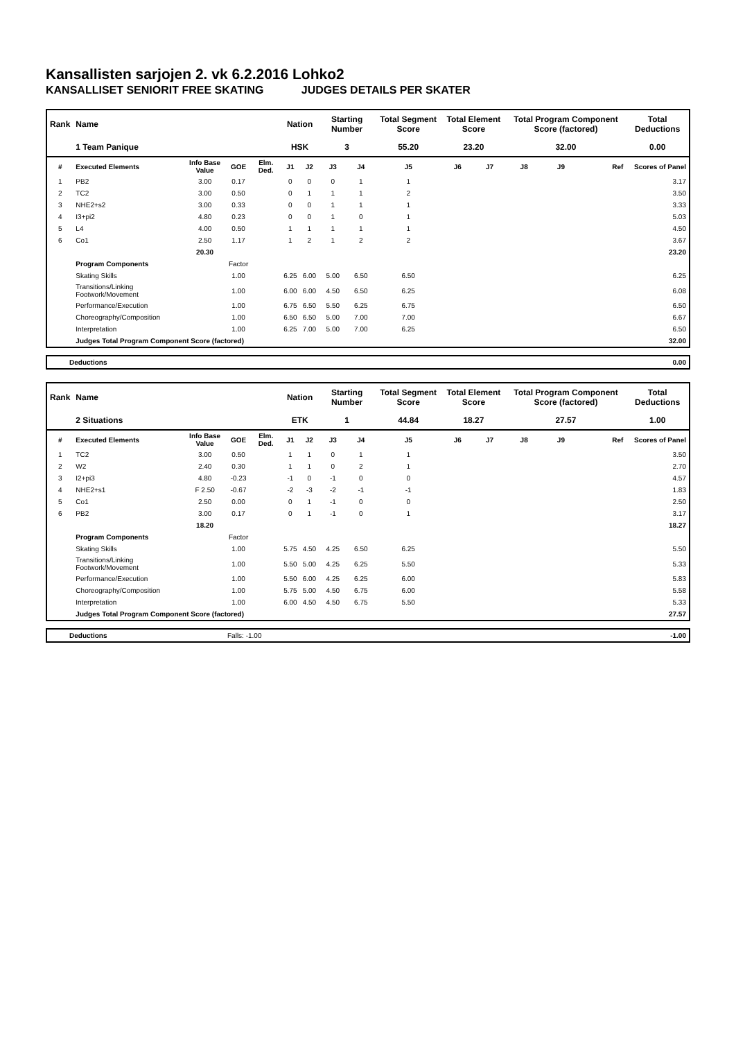Kansallisten sarjojen 2. vk 6.2.2016 Lohko2
KANSALLISET SENIORIT FREE SKATING JUDGES DETAILS PER SKATER
| Rank | Name | | | | Nation | | Starting Number | | Total Segment Score | Total Element Score | | Total Program Component Score (factored) | | | Total Deductions |
| --- | --- | --- | --- | --- | --- | --- | --- | --- | --- | --- | --- | --- | --- | --- | --- |
| | 1 Team Panique | | | | HSK | | 3 | | 55.20 | 23.20 | | 32.00 | | | 0.00 |
| # | Executed Elements | Info Base Value | GOE | Elm. Ded. | J1 | J2 | J3 | J4 | J5 | J6 | J7 | J8 | J9 | Ref | Scores of Panel |
| 1 | PB2 | 3.00 | 0.17 | | 0 | 0 | 0 | 1 | 1 | | | | | | 3.17 |
| 2 | TC2 | 3.00 | 0.50 | | 0 | 1 | 1 | 1 | 2 | | | | | | 3.50 |
| 3 | NHE2+s2 | 3.00 | 0.33 | | 0 | 0 | 1 | 1 | 1 | | | | | | 3.33 |
| 4 | I3+pi2 | 4.80 | 0.23 | | 0 | 0 | 1 | 0 | 1 | | | | | | 5.03 |
| 5 | L4 | 4.00 | 0.50 | | 1 | 1 | 1 | 1 | 1 | | | | | | 4.50 |
| 6 | Co1 | 2.50 | 1.17 | | 1 | 2 | 1 | 2 | 2 | | | | | | 3.67 |
| | | 20.30 | | | | | | | | | | | | | 23.20 |
| | Program Components | | Factor | | | | | | | | | | | | |
| | Skating Skills | | 1.00 | | 6.25 | 6.00 | 5.00 | 6.50 | 6.50 | | | | | | 6.25 |
| | Transitions/Linking Footwork/Movement | | 1.00 | | 6.00 | 6.00 | 4.50 | 6.50 | 6.25 | | | | | | 6.08 |
| | Performance/Execution | | 1.00 | | 6.75 | 6.50 | 5.50 | 6.25 | 6.75 | | | | | | 6.50 |
| | Choreography/Composition | | 1.00 | | 6.50 | 6.50 | 5.00 | 7.00 | 7.00 | | | | | | 6.67 |
| | Interpretation | | 1.00 | | 6.25 | 7.00 | 5.00 | 7.00 | 6.25 | | | | | | 6.50 |
| | Judges Total Program Component Score (factored) | | | | | | | | | | | | | | 32.00 |
| | Deductions | 0.00 |
| Rank | Name | | | | Nation | | Starting Number | | Total Segment Score | Total Element Score | | Total Program Component Score (factored) | | | Total Deductions |
| --- | --- | --- | --- | --- | --- | --- | --- | --- | --- | --- | --- | --- | --- | --- | --- |
| | 2 Situations | | | | ETK | | 1 | | 44.84 | 18.27 | | 27.57 | | | 1.00 |
| # | Executed Elements | Info Base Value | GOE | Elm. Ded. | J1 | J2 | J3 | J4 | J5 | J6 | J7 | J8 | J9 | Ref | Scores of Panel |
| 1 | TC2 | 3.00 | 0.50 | | 1 | 1 | 0 | 1 | 1 | | | | | | 3.50 |
| 2 | W2 | 2.40 | 0.30 | | 1 | 1 | 0 | 2 | 1 | | | | | | 2.70 |
| 3 | I2+pi3 | 4.80 | -0.23 | | -1 | 0 | -1 | 0 | 0 | | | | | | 4.57 |
| 4 | NHE2+s1 | F 2.50 | -0.67 | | -2 | -3 | -2 | -1 | -1 | | | | | | 1.83 |
| 5 | Co1 | 2.50 | 0.00 | | 0 | 1 | -1 | 0 | 0 | | | | | | 2.50 |
| 6 | PB2 | 3.00 | 0.17 | | 0 | 1 | -1 | 0 | 1 | | | | | | 3.17 |
| | | 18.20 | | | | | | | | | | | | | 18.27 |
| | Program Components | | Factor | | | | | | | | | | | | |
| | Skating Skills | | 1.00 | | 5.75 | 4.50 | 4.25 | 6.50 | 6.25 | | | | | | 5.50 |
| | Transitions/Linking Footwork/Movement | | 1.00 | | 5.50 | 5.00 | 4.25 | 6.25 | 5.50 | | | | | | 5.33 |
| | Performance/Execution | | 1.00 | | 5.50 | 6.00 | 4.25 | 6.25 | 6.00 | | | | | | 5.83 |
| | Choreography/Composition | | 1.00 | | 5.75 | 5.00 | 4.50 | 6.75 | 6.00 | | | | | | 5.58 |
| | Interpretation | | 1.00 | | 6.00 | 4.50 | 4.50 | 6.75 | 5.50 | | | | | | 5.33 |
| | Judges Total Program Component Score (factored) | | | | | | | | | | | | | | 27.57 |
| | Deductions | Falls: -1.00 | -1.00 |